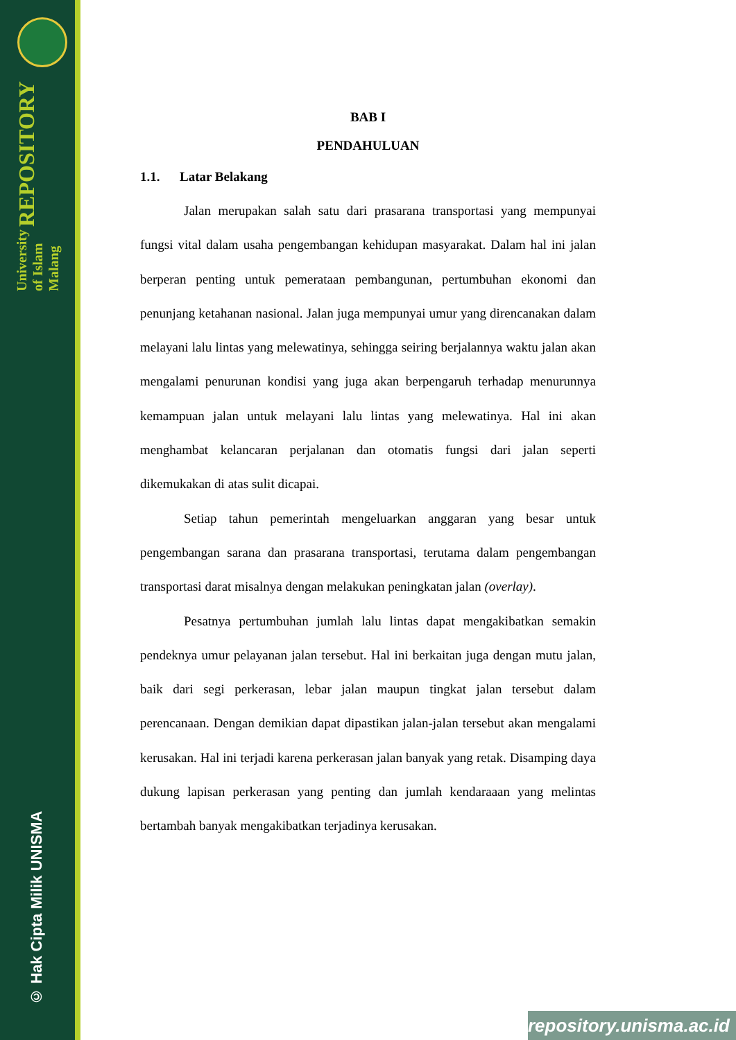University of Islam Malang REPOSITORY
© Hak Cipta Milik UNISMA
BAB I
PENDAHULUAN
1.1. Latar Belakang
Jalan merupakan salah satu dari prasarana transportasi yang mempunyai fungsi vital dalam usaha pengembangan kehidupan masyarakat. Dalam hal ini jalan berperan penting untuk pemerataan pembangunan, pertumbuhan ekonomi dan penunjang ketahanan nasional. Jalan juga mempunyai umur yang direncanakan dalam melayani lalu lintas yang melewatinya, sehingga seiring berjalannya waktu jalan akan mengalami penurunan kondisi yang juga akan berpengaruh terhadap menurunnya kemampuan jalan untuk melayani lalu lintas yang melewatinya. Hal ini akan menghambat kelancaran perjalanan dan otomatis fungsi dari jalan seperti dikemukakan di atas sulit dicapai.
Setiap tahun pemerintah mengeluarkan anggaran yang besar untuk pengembangan sarana dan prasarana transportasi, terutama dalam pengembangan transportasi darat misalnya dengan melakukan peningkatan jalan (overlay).
Pesatnya pertumbuhan jumlah lalu lintas dapat mengakibatkan semakin pendeknya umur pelayanan jalan tersebut. Hal ini berkaitan juga dengan mutu jalan, baik dari segi perkerasan, lebar jalan maupun tingkat jalan tersebut dalam perencanaan. Dengan demikian dapat dipastikan jalan-jalan tersebut akan mengalami kerusakan. Hal ini terjadi karena perkerasan jalan banyak yang retak. Disamping daya dukung lapisan perkerasan yang penting dan jumlah kendaraaan yang melintas bertambah banyak mengakibatkan terjadinya kerusakan.
repository.unisma.ac.id